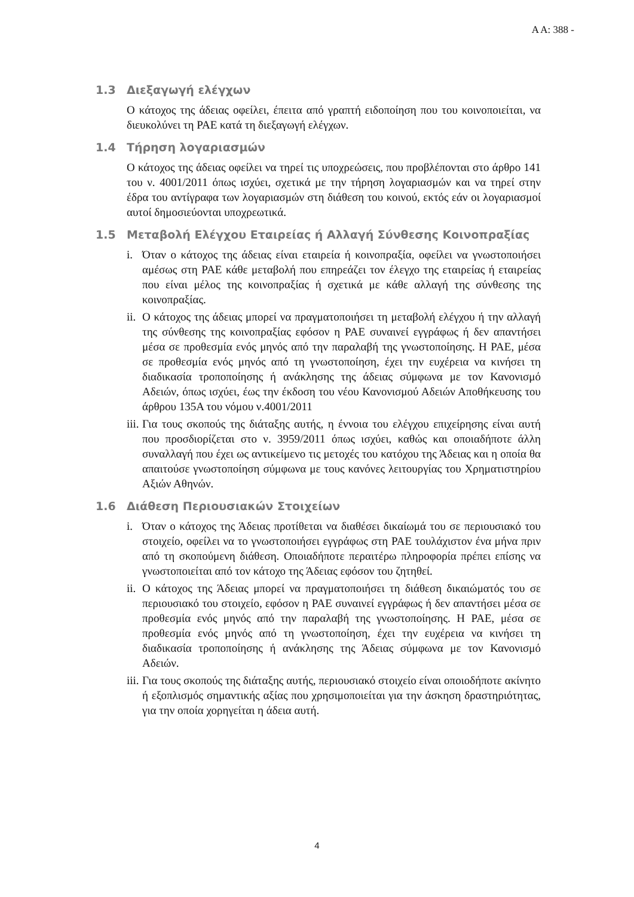Α Α: 388 -
1.3 Διεξαγωγή ελέγχων
Ο κάτοχος της άδειας οφείλει, έπειτα από γραπτή ειδοποίηση που του κοινοποιείται, να διευκολύνει τη ΡΑΕ κατά τη διεξαγωγή ελέγχων.
1.4 Τήρηση λογαριασμών
Ο κάτοχος της άδειας οφείλει να τηρεί τις υποχρεώσεις, που προβλέπονται στο άρθρο 141 του ν. 4001/2011 όπως ισχύει, σχετικά με την τήρηση λογαριασμών και να τηρεί στην έδρα του αντίγραφα των λογαριασμών στη διάθεση του κοινού, εκτός εάν οι λογαριασμοί αυτοί δημοσιεύονται υποχρεωτικά.
1.5 Μεταβολή Ελέγχου Εταιρείας ή Αλλαγή Σύνθεσης Κοινοπραξίας
i. Όταν ο κάτοχος της άδειας είναι εταιρεία ή κοινοπραξία, οφείλει να γνωστοποιήσει αμέσως στη ΡΑΕ κάθε μεταβολή που επηρεάζει τον έλεγχο της εταιρείας ή εταιρείας που είναι μέλος της κοινοπραξίας ή σχετικά με κάθε αλλαγή της σύνθεσης της κοινοπραξίας.
ii.
Ο κάτοχος της άδειας μπορεί να πραγματοποιήσει τη μεταβολή ελέγχου ή την αλλαγή της σύνθεσης της κοινοπραξίας εφόσον η ΡΑΕ συναινεί εγγράφως ή δεν απαντήσει μέσα σε προθεσμία ενός μηνός από την παραλαβή της γνωστοποίησης. Η ΡΑΕ, μέσα σε προθεσμία ενός μηνός από τη γνωστοποίηση, έχει την ευχέρεια να κινήσει τη διαδικασία τροποποίησης ή ανάκλησης της άδειας σύμφωνα με τον Κανονισμό Αδειών, όπως ισχύει, έως την έκδοση του νέου Κανονισμού Αδειών Αποθήκευσης του άρθρου 135Α του νόμου ν.4001/2011
iii.
Για τους σκοπούς της διάταξης αυτής, η έννοια του ελέγχου επιχείρησης είναι αυτή που προσδιορίζεται στο ν. 3959/2011 όπως ισχύει, καθώς και οποιαδήποτε άλλη συναλλαγή που έχει ως αντικείμενο τις μετοχές του κατόχου της Άδειας και η οποία θα απαιτούσε γνωστοποίηση σύμφωνα με τους κανόνες λειτουργίας του Χρηματιστηρίου Αξιών Αθηνών.
1.6 Διάθεση Περιουσιακών Στοιχείων
i. Όταν ο κάτοχος της Άδειας προτίθεται να διαθέσει δικαίωμά του σε περιουσιακό του στοιχείο, οφείλει να το γνωστοποιήσει εγγράφως στη ΡΑΕ τουλάχιστον ένα μήνα πριν από τη σκοπούμενη διάθεση. Οποιαδήποτε περαιτέρω πληροφορία πρέπει επίσης να γνωστοποιείται από τον κάτοχο της Άδειας εφόσον του ζητηθεί.
ii.
Ο κάτοχος της Άδειας μπορεί να πραγματοποιήσει τη διάθεση δικαιώματός του σε περιουσιακό του στοιχείο, εφόσον η ΡΑΕ συναινεί εγγράφως ή δεν απαντήσει μέσα σε προθεσμία ενός μηνός από την παραλαβή της γνωστοποίησης. Η ΡΑΕ, μέσα σε προθεσμία ενός μηνός από τη γνωστοποίηση, έχει την ευχέρεια να κινήσει τη διαδικασία τροποποίησης ή ανάκλησης της Άδειας σύμφωνα με τον Κανονισμό Αδειών.
iii.
Για τους σκοπούς της διάταξης αυτής, περιουσιακό στοιχείο είναι οποιοδήποτε ακίνητο ή εξοπλισμός σημαντικής αξίας που χρησιμοποιείται για την άσκηση δραστηριότητας, για την οποία χορηγείται η άδεια αυτή.
4